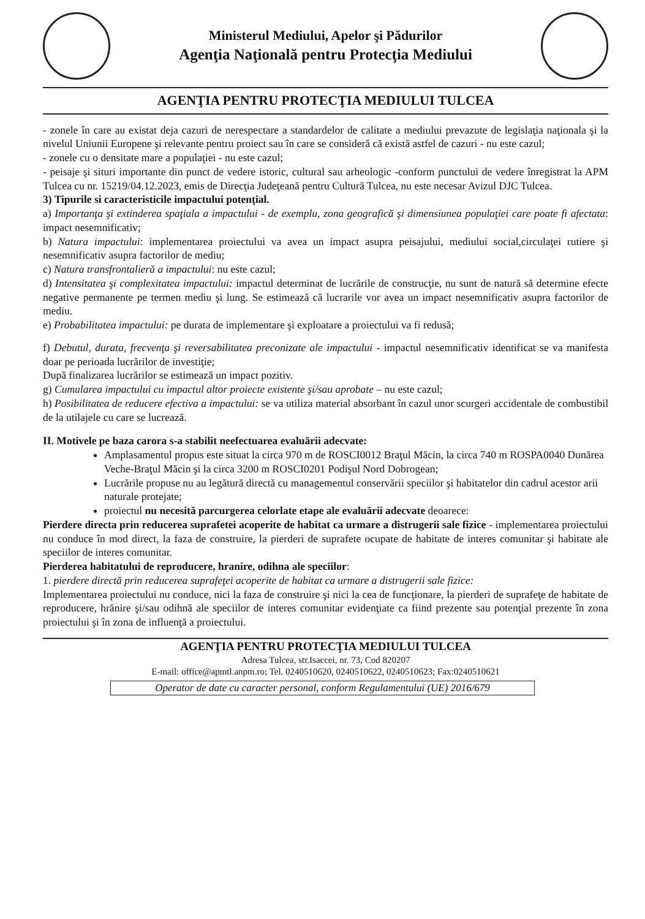Ministerul Mediului, Apelor şi Pădurilor
Agenţia Naţională pentru Protecţia Mediului
AGENŢIA PENTRU PROTECŢIA MEDIULUI TULCEA
- zonele în care au existat deja cazuri de nerespectare a standardelor de calitate a mediului prevazute de legislaţia naţionala şi la nivelul Uniunii Europene şi relevante pentru proiect sau în care se consideră că există astfel de cazuri - nu este cazul;
- zonele cu o densitate mare a populaţiei - nu este cazul;
- peisaje şi situri importante din punct de vedere istoric, cultural sau arheologic -conform punctului de vedere înregistrat la APM Tulcea cu nr. 15219/04.12.2023, emis de Direcţia Judeţeană pentru Cultură Tulcea, nu este necesar Avizul DJC Tulcea.
3) Tipurile si caracteristicile impactului potenţial.
a) Importanţa şi extinderea spaţiala a impactului - de exemplu, zona geografică şi dimensiunea populaţiei care poate fi afectata: impact nesemnificativ;
b) Natura impactului: implementarea proiectului va avea un impact asupra peisajului, mediului social,circulaţei rutiere şi nesemnificativ asupra factorilor de mediu;
c) Natura transfrontalieră a impactului: nu este cazul;
d) Intensitatea şi complexitatea impactului: impactul determinat de lucrările de construcţie, nu sunt de natură să determine efecte negative permanente pe termen mediu şi lung. Se estimează că lucrarile vor avea un impact nesemnificativ asupra factorilor de mediu.
e) Probabilitatea impactului: pe durata de implementare şi exploatare a proiectului va fi redusă;
f) Debutul, durata, frecvenţa şi reversabilitatea preconizate ale impactului - impactul nesemnificativ identificat se va manifesta doar pe perioada lucrărilor de investiţie;
După finalizarea lucrărilor se estimează un impact pozitiv.
g) Cumularea impactului cu impactul altor proiecte existente şi/sau aprobate – nu este cazul;
h) Posibilitatea de reducere efectiva a impactului: se va utiliza material absorbant în cazul unor scurgeri accidentale de combustibil de la utilajele cu care se lucrează.
II. Motivele pe baza carora s-a stabilit neefectuarea evaluării adecvate:
Amplasamentul propus este situat la circa 970 m de ROSCI0012 Braţul Măcin, la circa 740 m ROSPA0040 Dunărea Veche-Braţul Măcin şi la circa 3200 m ROSCI0201 Podişul Nord Dobrogean;
Lucrările propuse nu au legătură directă cu managementul conservării speciilor şi habitatelor din cadrul acestor arii naturale protejate;
proiectul nu necesită parcurgerea celorlate etape ale evaluării adecvate deoarece:
Pierdere directa prin reducerea suprafetei acoperite de habitat ca urmare a distrugerii sale fizice - implementarea proiectului nu conduce în mod direct, la faza de construire, la pierderi de suprafete ocupate de habitate de interes comunitar şi habitate ale speciilor de interes comunitar.
Pierderea habitatului de reproducere, hranire, odihna ale speciilor:
1. pierdere directă prin reducerea suprafeţei acoperite de habitat ca urmare a distrugerii sale fizice:
Implementarea proiectului nu conduce, nici la faza de construire şi nici la cea de funcţionare, la pierderi de suprafeţe de habitate de reproducere, hrănire şi/sau odihnă ale speciilor de interes comunitar evidenţiate ca fiind prezente sau potenţial prezente în zona proiectului şi în zona de influenţă a proiectului.
AGENŢIA PENTRU PROTECŢIA MEDIULUI TULCEA
Adresa Tulcea, str.Isaccei, nr. 73, Cod 820207
E-mail: office@apmtl.anpm.ro; Tel. 0240510620, 0240510622, 0240510623; Fax:0240510621
Operator de date cu caracter personal, conform Regulamentului (UE) 2016/679